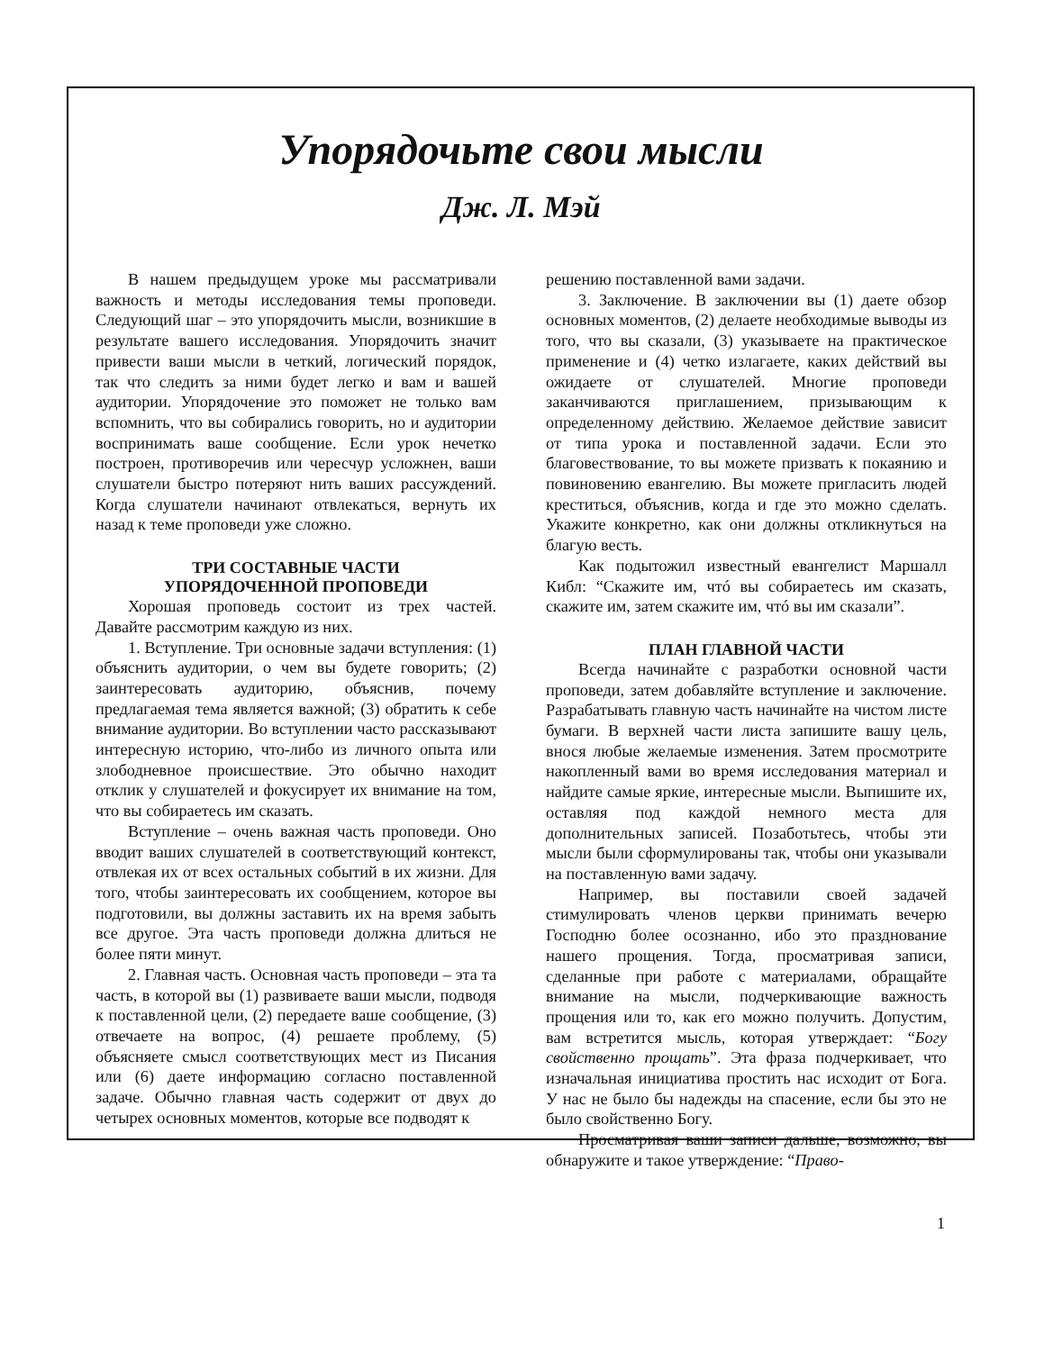Упорядочьте свои мысли
Дж. Л. Мэй
В нашем предыдущем уроке мы рассматривали важность и методы исследования темы проповеди. Следующий шаг – это упорядочить мысли, возникшие в результате вашего исследования. Упорядочить значит привести ваши мысли в четкий, логический порядок, так что следить за ними будет легко и вам и вашей аудитории. Упорядочение это поможет не только вам вспомнить, что вы собирались говорить, но и аудитории воспринимать ваше сообщение. Если урок нечетко построен, противоречив или чересчур усложнен, ваши слушатели быстро потеряют нить ваших рассуждений. Когда слушатели начинают отвлекаться, вернуть их назад к теме проповеди уже сложно.
ТРИ СОСТАВНЫЕ ЧАСТИ
УПОРЯДОЧЕННОЙ ПРОПОВЕДИ
Хорошая проповедь состоит из трех частей. Давайте рассмотрим каждую из них.
1. Вступление. Три основные задачи вступления: (1) объяснить аудитории, о чем вы будете говорить; (2) заинтересовать аудиторию, объяснив, почему предлагаемая тема является важной; (3) обратить к себе внимание аудитории. Во вступлении часто рассказывают интересную историю, что-либо из личного опыта или злободневное происшествие. Это обычно находит отклик у слушателей и фокусирует их внимание на том, что вы собираетесь им сказать.
Вступление – очень важная часть проповеди. Оно вводит ваших слушателей в соответствующий контекст, отвлекая их от всех остальных событий в их жизни. Для того, чтобы заинтересовать их сообщением, которое вы подготовили, вы должны заставить их на время забыть все другое. Эта часть проповеди должна длиться не более пяти минут.
2. Главная часть. Основная часть проповеди – эта та часть, в которой вы (1) развиваете ваши мысли, подводя к поставленной цели, (2) передаете ваше сообщение, (3) отвечаете на вопрос, (4) решаете проблему, (5) объясняете смысл соответствующих мест из Писания или (6) даете информацию согласно поставленной задаче. Обычно главная часть содержит от двух до четырех основных моментов, которые все подводят к
решению поставленной вами задачи.
3. Заключение. В заключении вы (1) даете обзор основных моментов, (2) делаете необходимые выводы из того, что вы сказали, (3) указываете на практическое применение и (4) четко излагаете, каких действий вы ожидаете от слушателей. Многие проповеди заканчиваются приглашением, призывающим к определенному действию. Желаемое действие зависит от типа урока и поставленной задачи. Если это благовествование, то вы можете призвать к покаянию и повиновению евангелию. Вы можете пригласить людей креститься, объяснив, когда и где это можно сделать. Укажите конкретно, как они должны откликнуться на благую весть.
Как подытожил известный евангелист Маршалл Кибл: “Скажите им, чтó вы собираетесь им сказать, скажите им, затем скажите им, чтó вы им сказали”.
ПЛАН ГЛАВНОЙ ЧАСТИ
Всегда начинайте с разработки основной части проповеди, затем добавляйте вступление и заключение. Разрабатывать главную часть начинайте на чистом листе бумаги. В верхней части листа запишите вашу цель, внося любые желаемые изменения. Затем просмотрите накопленный вами во время исследования материал и найдите самые яркие, интересные мысли. Выпишите их, оставляя под каждой немного места для дополнительных записей. Позаботьтесь, чтобы эти мысли были сформулированы так, чтобы они указывали на поставленную вами задачу.
Например, вы поставили своей задачей стимулировать членов церкви принимать вечерю Господню более осознанно, ибо это празднование нашего прощения. Тогда, просматривая записи, сделанные при работе с материалами, обращайте внимание на мысли, подчеркивающие важность прощения или то, как его можно получить. Допустим, вам встретится мысль, которая утверждает: “Богу свойственно прощать”. Эта фраза подчеркивает, что изначальная инициатива простить нас исходит от Бога. У нас не было бы надежды на спасение, если бы это не было свойственно Богу.
Просматривая ваши записи дальше, возможно, вы обнаружите и такое утверждение: “Право-
1